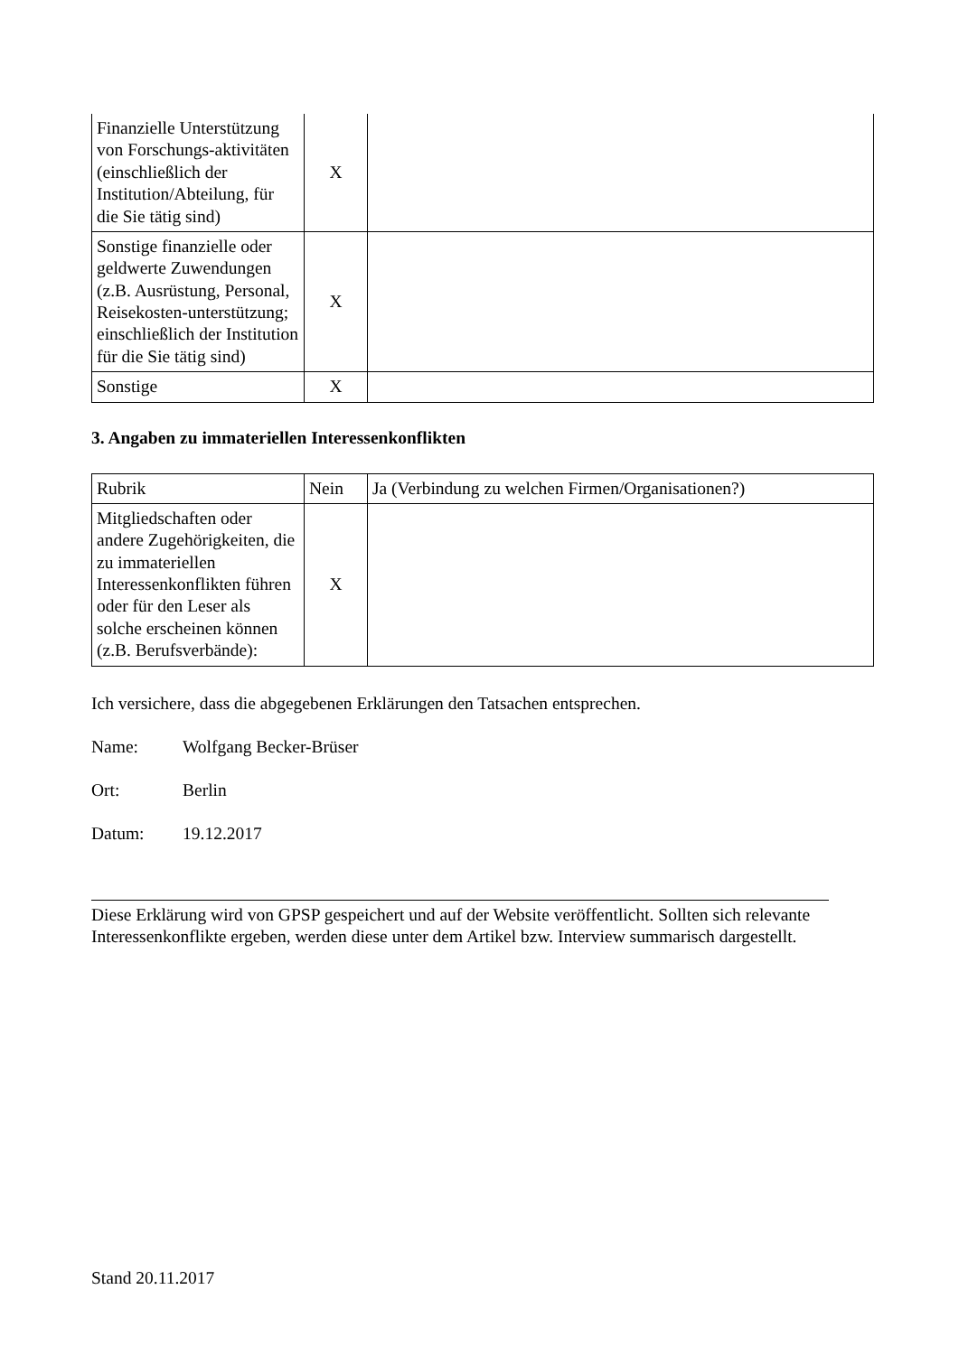| Finanzielle Unterstützung von Forschungs-aktivitäten (einschließlich der Institution/Abteilung, für die Sie tätig sind) | X | |
| Sonstige finanzielle oder geldwerte Zuwendungen (z.B. Ausrüstung, Personal, Reisekosten-unterstützung; einschließlich der Institution für die Sie tätig sind) | X | |
| Sonstige | X | |
3. Angaben zu immateriellen Interessenkonflikten
| Rubrik | Nein | Ja (Verbindung zu welchen Firmen/Organisationen?) |
| --- | --- | --- |
| Mitgliedschaften oder andere Zugehörigkeiten, die zu immateriellen Interessenkonflikten führen oder für den Leser als solche erscheinen können (z.B. Berufsverbände): | X | |
Ich versichere, dass die abgegebenen Erklärungen den Tatsachen entsprechen.
Name: Wolfgang Becker-Brüser
Ort: Berlin
Datum: 19.12.2017
Diese Erklärung wird von GPSP gespeichert und auf der Website veröffentlicht. Sollten sich relevante Interessenkonflikte ergeben, werden diese unter dem Artikel bzw. Interview summarisch dargestellt.
Stand 20.11.2017